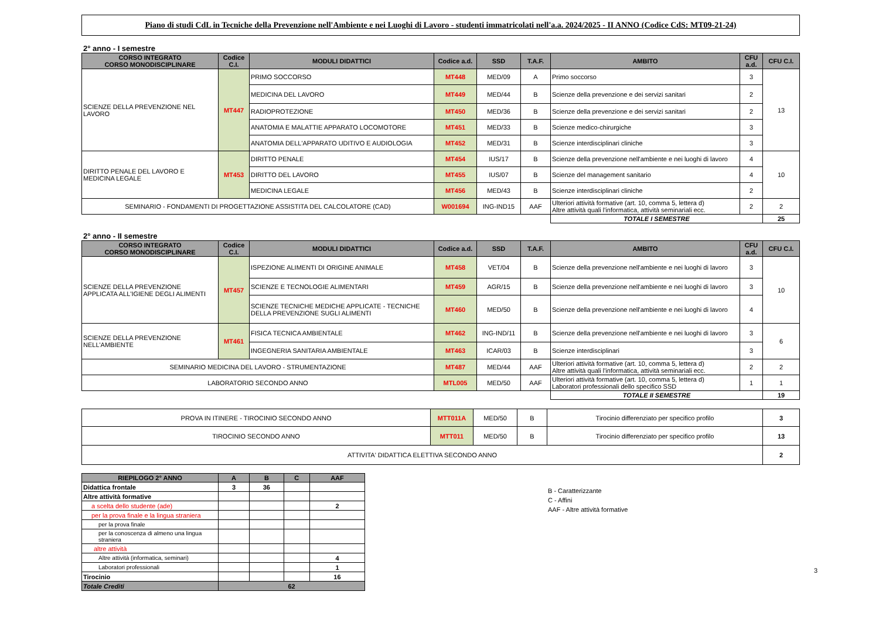Piano di studi CdL in Tecniche della Prevenzione nell'Ambiente e nei Luoghi di Lavoro - studenti immatricolati nell'a.a. 2024/2025 - II ANNO (Codice CdS: MT09-21-24)
2° anno - I semestre
| CORSO INTEGRATO CORSO MONODISCIPLINARE | Codice C.I. | MODULI DIDATTICI | Codice a.d. | SSD | T.A.F. | AMBITO | CFU a.d. | CFU C.I. |
| --- | --- | --- | --- | --- | --- | --- | --- | --- |
| SCIENZE DELLA PREVENZIONE NEL LAVORO | MT447 | PRIMO SOCCORSO | MT448 | MED/09 | A | Primo soccorso | 3 | 13 |
| | | MEDICINA DEL LAVORO | MT449 | MED/44 | B | Scienze della prevenzione e dei servizi sanitari | 2 | |
| | | RADIOPROTEZIONE | MT450 | MED/36 | B | Scienze della prevenzione e dei servizi sanitari | 2 | |
| | | ANATOMIA E MALATTIE APPARATO LOCOMOTORE | MT451 | MED/33 | B | Scienze medico-chirurgiche | 3 | |
| | | ANATOMIA DELL'APPARATO UDITIVO E AUDIOLOGIA | MT452 | MED/31 | B | Scienze interdisciplinari cliniche | 3 | |
| DIRITTO PENALE DEL LAVORO E MEDICINA LEGALE | MT453 | DIRITTO PENALE | MT454 | IUS/17 | B | Scienze della prevenzione nell'ambiente e nei luoghi di lavoro | 4 | 10 |
| | | DIRITTO DEL LAVORO | MT455 | IUS/07 | B | Scienze del management sanitario | 4 | |
| | | MEDICINA LEGALE | MT456 | MED/43 | B | Scienze interdisciplinari cliniche | 2 | |
| SEMINARIO - FONDAMENTI DI PROGETTAZIONE ASSISTITA DEL CALCOLATORE (CAD) | | | W001694 | ING-IND15 | AAF | Ulteriori attività formative (art. 10, comma 5, lettera d) Altre attività quali l'informatica, attività seminariali ecc. | 2 | 2 |
| | | | | | | TOTALE I SEMESTRE | | 25 |
2° anno - II semestre
| CORSO INTEGRATO CORSO MONODISCIPLINARE | Codice C.I. | MODULI DIDATTICI | Codice a.d. | SSD | T.A.F. | AMBITO | CFU a.d. | CFU C.I. |
| --- | --- | --- | --- | --- | --- | --- | --- | --- |
| SCIENZE DELLA PREVENZIONE APPLICATA ALL'IGIENE DEGLI ALIMENTI | MT457 | ISPEZIONE ALIMENTI DI ORIGINE ANIMALE | MT458 | VET/04 | B | Scienze della prevenzione nell'ambiente e nei luoghi di lavoro | 3 | 10 |
| | | SCIENZE E TECNOLOGIE ALIMENTARI | MT459 | AGR/15 | B | Scienze della prevenzione nell'ambiente e nei luoghi di lavoro | 3 | |
| | | SCIENZE TECNICHE MEDICHE APPLICATE - TECNICHE DELLA PREVENZIONE SUGLI ALIMENTI | MT460 | MED/50 | B | Scienze della prevenzione nell'ambiente e nei luoghi di lavoro | 4 | |
| SCIENZE DELLA PREVENZIONE NELL'AMBIENTE | MT461 | FISICA TECNICA AMBIENTALE | MT462 | ING-IND/11 | B | Scienze della prevenzione nell'ambiente e nei luoghi di lavoro | 3 | 6 |
| | | INGEGNERIA SANITARIA AMBIENTALE | MT463 | ICAR/03 | B | Scienze interdisciplinari | 3 | |
| SEMINARIO MEDICINA DEL LAVORO - STRUMENTAZIONE | | | MT487 | MED/44 | AAF | Ulteriori attività formative (art. 10, comma 5, lettera d) Altre attività quali l'informatica, attività seminariali ecc. | 2 | 2 |
| LABORATORIO SECONDO ANNO | | | MTL005 | MED/50 | AAF | Ulteriori attività formative (art. 10, comma 5, lettera d) Laboratori professionali dello specifico SSD | 1 | 1 |
| | | | | | | TOTALE II SEMESTRE | | 19 |
| PROVA IN ITINERE - TIROCINIO SECONDO ANNO | MTT011A | MED/50 | B | Tirocinio differenziato per specifico profilo | 3 |
| TIROCINIO SECONDO ANNO | MTT011 | MED/50 | B | Tirocinio differenziato per specifico profilo | 13 |
| ATTIVITA' DIDATTICA ELETTIVA SECONDO ANNO | | | | | 2 |
| RIEPILOGO 2° ANNO | A | B | C | AAF |
| --- | --- | --- | --- | --- |
| Didattica frontale | 3 | 36 | | |
| Altre attività formative | | | | |
| a scelta dello studente (ade) | | | | 2 |
| per la prova finale e la lingua straniera | | | | |
| per la prova finale | | | | |
| per la conoscenza di almeno una lingua straniera | | | | |
| altre attività | | | | |
| Altre attività (informatica, seminari) | | | | 4 |
| Laboratori professionali | | | | 1 |
| Tirocinio | | | | 16 |
| Totale Crediti | 62 | | | |
B - Caratterizzante
C - Affini
AAF - Altre attività formative
3